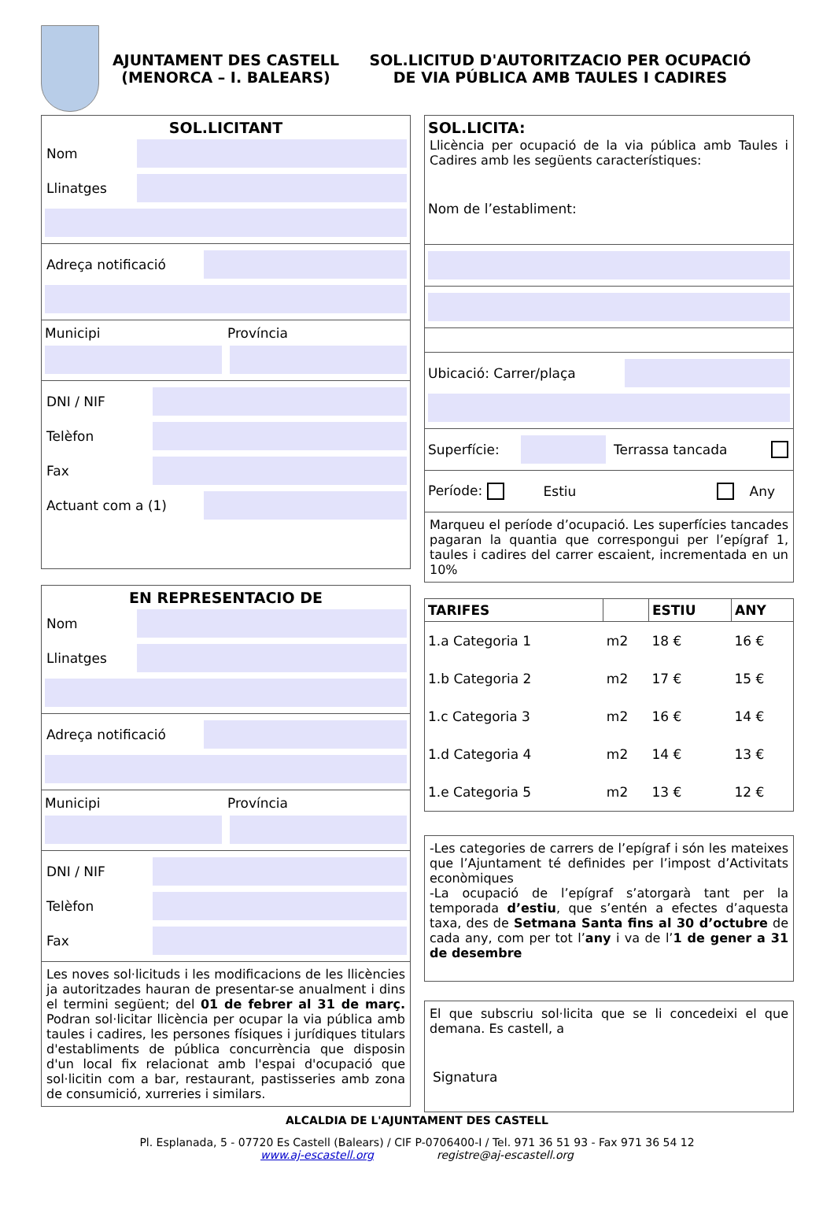AJUNTAMENT DES CASTELL
(MENORCA – I. BALEARS)
SOL.LICITUD D'AUTORITZACIO PER OCUPACIÓ
DE VIA PÚBLICA AMB TAULES I CADIRES
SOL.LICITANT
Nom
Llinatges
Adreça notificació
Municipi Província
DNI / NIF
Telèfon
Fax
Actuant com a (1)
EN REPRESENTACIO DE
Nom
Llinatges
Adreça notificació
Municipi Província
DNI / NIF
Telèfon
Fax
Les noves sol·licituds i les modificacions de les llicències ja autoritzades hauran de presentar-se anualment i dins el termini següent; del 01 de febrer al 31 de març. Podran sol·licitar llicència per ocupar la via pública amb taules i cadires, les persones físiques i jurídiques titulars d'establiments de pública concurrència que disposin d'un local fix relacionat amb l'espai d'ocupació que sol·licitin com a bar, restaurant, pastisseries amb zona de consumició, xurreries i similars.
SOL.LICITA:
Llicència per ocupació de la via pública amb Taules i Cadires amb les següents característiques:
Nom de l’establiment:
Ubicació: Carrer/plaça
Superfície: Terrassa tancada
Període: Estiu Any
Marqueu el període d’ocupació. Les superfícies tancades pagaran la quantia que correspongui per l’epígraf 1, taules i cadires del carrer escaient, incrementada en un 10%
| TARIFES | | ESTIU | ANY |
| --- | --- | --- | --- |
| 1.a Categoria 1 | m2 | 18 € | 16 € |
| 1.b Categoria 2 | m2 | 17 € | 15 € |
| 1.c Categoria 3 | m2 | 16 € | 14 € |
| 1.d Categoria 4 | m2 | 14 € | 13 € |
| 1.e Categoria 5 | m2 | 13 € | 12 € |
-Les categories de carrers de l’epígraf i són les mateixes que l’Ajuntament té definides per l’impost d’Activitats econòmiques
-La ocupació de l’epígraf s’atorgarà tant per la temporada d’estiu, que s’entén a efectes d’aquesta taxa, des de Setmana Santa fins al 30 d’octubre de cada any, com per tot l’any i va de l’1 de gener a 31 de desembre
El que subscriu sol·licita que se li concedeixi el que demana. Es castell, a
Signatura
ALCALDIA DE L'AJUNTAMENT DES CASTELL
Pl. Esplanada, 5 - 07720 Es Castell (Balears) / CIF P-0706400-I / Tel. 971 36 51 93 - Fax 971 36 54 12
www.aj-escastell.org registre@aj-escastell.org